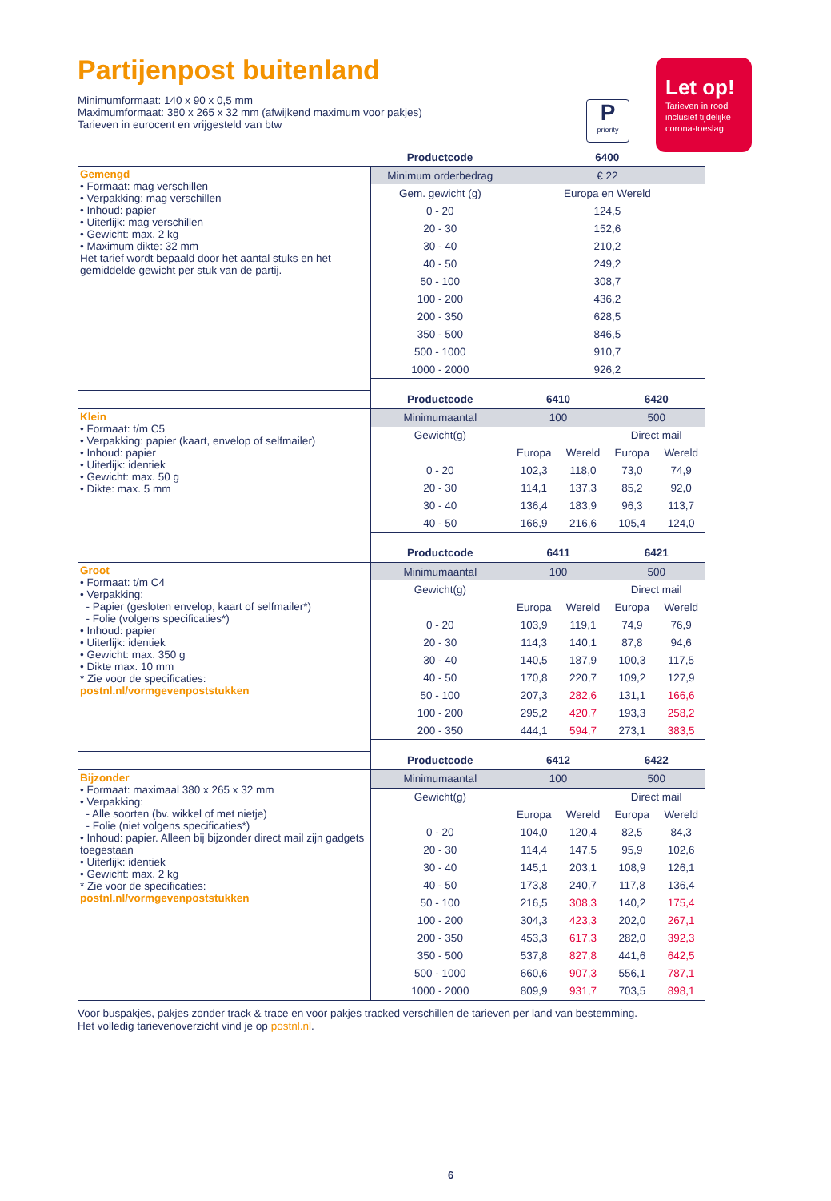Partijenpost buitenland
Minimumformaat: 140 x 90 x 0,5 mm
Maximumformaat: 380 x 265 x 32 mm (afwijkend maximum voor pakjes)
Tarieven in eurocent en vrijgesteld van btw
Ppriority
Let op!
Tarieven in rood inclusief tijdelijke corona-toeslag
| | Productcode | 6400 | | | |
| Gemengd • Formaat: mag verschillen • Verpakking: mag verschillen • Inhoud: papier • Uiterlijk: mag verschillen • Gewicht: max. 2 kg • Maximum dikte: 32 mm Het tarief wordt bepaald door het aantal stuks en het gemiddelde gewicht per stuk van de partij. | Minimum orderbedrag | € 22 | | | |
| | Gem. gewicht (g) | Europa en Wereld | | | |
| | 0 - 20 | 124,5 | | | |
| | 20 - 30 | 152,6 | | | |
| | 30 - 40 | 210,2 | | | |
| | 40 - 50 | 249,2 | | | |
| | 50 - 100 | 308,7 | | | |
| | 100 - 200 | 436,2 | | | |
| | 200 - 350 | 628,5 | | | |
| | 350 - 500 | 846,5 | | | |
| | 500 - 1000 | 910,7 | | | |
| | 1000 - 2000 | 926,2 | | | |
| | Productcode | 6410 | | 6420 | |
| Klein • Formaat: t/m C5 • Verpakking: papier (kaart, envelop of selfmailer) • Inhoud: papier • Uiterlijk: identiek • Gewicht: max. 50 g • Dikte: max. 5 mm | Minimumaantal | 100 | | 500 | |
| | Gewicht(g) | | | Direct mail | |
| | | Europa | Wereld | Europa | Wereld |
| | 0 - 20 | 102,3 | 118,0 | 73,0 | 74,9 |
| | 20 - 30 | 114,1 | 137,3 | 85,2 | 92,0 |
| | 30 - 40 | 136,4 | 183,9 | 96,3 | 113,7 |
| | 40 - 50 | 166,9 | 216,6 | 105,4 | 124,0 |
| | Productcode | 6411 | | 6421 | |
| Groot • Formaat: t/m C4 • Verpakking: - Papier (gesloten envelop, kaart of selfmailer*) - Folie (volgens specificaties*) • Inhoud: papier • Uiterlijk: identiek • Gewicht: max. 350 g • Dikte max. 10 mm * Zie voor de specificaties: postnl.nl/vormgevenpoststukken | Minimumaantal | 100 | | 500 | |
| | Gewicht(g) | | | Direct mail | |
| | | Europa | Wereld | Europa | Wereld |
| | 0 - 20 | 103,9 | 119,1 | 74,9 | 76,9 |
| | 20 - 30 | 114,3 | 140,1 | 87,8 | 94,6 |
| | 30 - 40 | 140,5 | 187,9 | 100,3 | 117,5 |
| | 40 - 50 | 170,8 | 220,7 | 109,2 | 127,9 |
| | 50 - 100 | 207,3 | 282,6 | 131,1 | 166,6 |
| | 100 - 200 | 295,2 | 420,7 | 193,3 | 258,2 |
| | 200 - 350 | 444,1 | 594,7 | 273,1 | 383,5 |
| | Productcode | 6412 | | 6422 | |
| Bijzonder • Formaat: maximaal 380 x 265 x 32 mm • Verpakking: - Alle soorten (bv. wikkel of met nietje) - Folie (niet volgens specificaties*) • Inhoud: papier. Alleen bij bijzonder direct mail zijn gadgets toegestaan • Uiterlijk: identiek • Gewicht: max. 2 kg * Zie voor de specificaties: postnl.nl/vormgevenpoststukken | Minimumaantal | 100 | | 500 | |
| | Gewicht(g) | | | Direct mail | |
| | | Europa | Wereld | Europa | Wereld |
| | 0 - 20 | 104,0 | 120,4 | 82,5 | 84,3 |
| | 20 - 30 | 114,4 | 147,5 | 95,9 | 102,6 |
| | 30 - 40 | 145,1 | 203,1 | 108,9 | 126,1 |
| | 40 - 50 | 173,8 | 240,7 | 117,8 | 136,4 |
| | 50 - 100 | 216,5 | 308,3 | 140,2 | 175,4 |
| | 100 - 200 | 304,3 | 423,3 | 202,0 | 267,1 |
| | 200 - 350 | 453,3 | 617,3 | 282,0 | 392,3 |
| | 350 - 500 | 537,8 | 827,8 | 441,6 | 642,5 |
| | 500 - 1000 | 660,6 | 907,3 | 556,1 | 787,1 |
| | 1000 - 2000 | 809,9 | 931,7 | 703,5 | 898,1 |
Voor buspakjes, pakjes zonder track & trace en voor pakjes tracked verschillen de tarieven per land van bestemming.
Het volledig tarievenoverzicht vind je op postnl.nl.
6